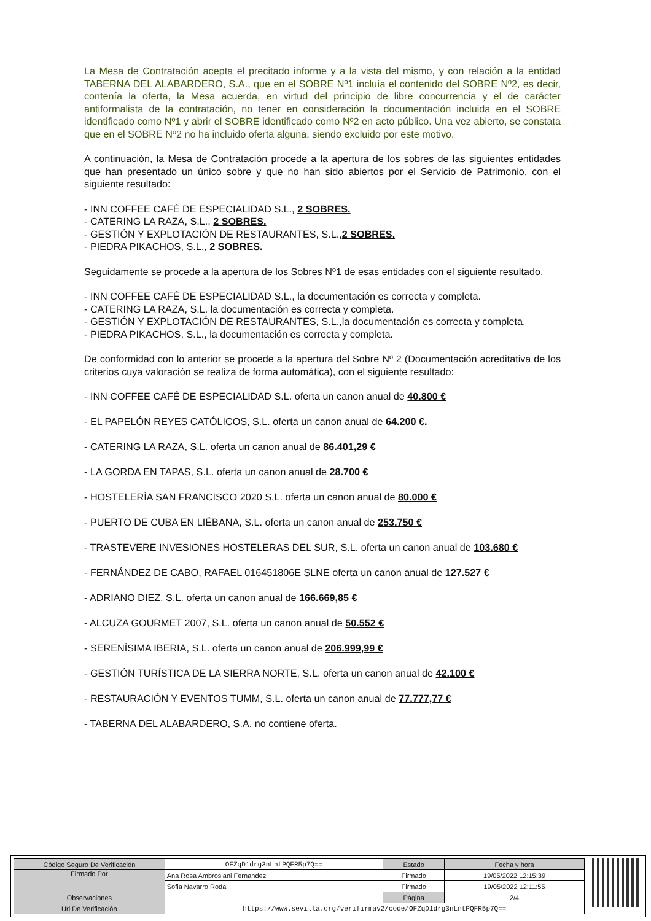La Mesa de Contratación acepta el precitado informe y a la vista del mismo, y con relación a la entidad TABERNA DEL ALABARDERO, S.A., que en el SOBRE Nº1 incluía el contenido del SOBRE Nº2, es decir, contenía la oferta, la Mesa acuerda, en virtud del principio de libre concurrencia y el de carácter antiformalista de la contratación, no tener en consideración la documentación incluida en el SOBRE identificado como Nº1 y abrir el SOBRE identificado como Nº2 en acto público. Una vez abierto, se constata que en el SOBRE Nº2 no ha incluido oferta alguna, siendo excluido por este motivo.
A continuación, la Mesa de Contratación procede a la apertura de los sobres de las siguientes entidades que han presentado un único sobre y que no han sido abiertos por el Servicio de Patrimonio, con el siguiente resultado:
- INN COFFEE CAFÉ DE ESPECIALIDAD S.L., 2 SOBRES.
- CATERING LA RAZA, S.L., 2 SOBRES.
- GESTIÓN Y EXPLOTACIÓN DE RESTAURANTES, S.L.,2 SOBRES.
- PIEDRA PIKACHOS, S.L., 2 SOBRES.
Seguidamente se procede a la apertura de los Sobres Nº1 de esas entidades con el siguiente resultado.
- INN COFFEE CAFÉ DE ESPECIALIDAD S.L., la documentación es correcta y completa.
- CATERING LA RAZA, S.L. la documentación es correcta y completa.
- GESTIÓN Y EXPLOTACIÓN DE RESTAURANTES, S.L.,la documentación es correcta y completa.
- PIEDRA PIKACHOS, S.L., la documentación es correcta y completa.
De conformidad con lo anterior se procede a la apertura del Sobre Nº 2 (Documentación acreditativa de los criterios cuya valoración se realiza de forma automática), con el siguiente resultado:
- INN COFFEE CAFÉ DE ESPECIALIDAD S.L. oferta un canon anual de 40.800 €
- EL PAPELÓN REYES CATÓLICOS, S.L. oferta un canon anual de 64.200 €.
- CATERING LA RAZA, S.L. oferta un canon anual de 86.401,29 €
- LA GORDA EN TAPAS, S.L. oferta un canon anual de 28.700 €
- HOSTELERÍA SAN FRANCISCO 2020 S.L. oferta un canon anual de 80.000 €
- PUERTO DE CUBA EN LIÉBANA, S.L. oferta un canon anual de 253.750 €
- TRASTEVERE INVESIONES HOSTELERAS DEL SUR, S.L. oferta un canon anual de 103.680 €
- FERNÁNDEZ DE CABO, RAFAEL 016451806E SLNE oferta un canon anual de 127.527 €
- ADRIANO DIEZ, S.L. oferta un canon anual de 166.669,85 €
- ALCUZA GOURMET 2007, S.L. oferta un canon anual de 50.552 €
- SERENÌSIMA IBERIA, S.L. oferta un canon anual de 206.999,99 €
- GESTIÓN TURÍSTICA DE LA SIERRA NORTE, S.L. oferta un canon anual de 42.100 €
- RESTAURACIÓN Y EVENTOS TUMM, S.L. oferta un canon anual de 77.777,77 €
- TABERNA DEL ALABARDERO, S.A. no contiene oferta.
| Código Seguro De Verificación | OFZqD1drg3nLntPQFR5p7Q== | Estado | Fecha y hora |
| Firmado Por | Ana Rosa Ambrosiani Fernandez | Firmado | 19/05/2022 12:15:39 |
| | Sofia Navarro Roda | Firmado | 19/05/2022 12:11:55 |
| Observaciones | | Página | 2/4 |
| Url De Verificación | https://www.sevilla.org/verifirmav2/code/OFZqD1drg3nLntPQFR5p7Q== | | |